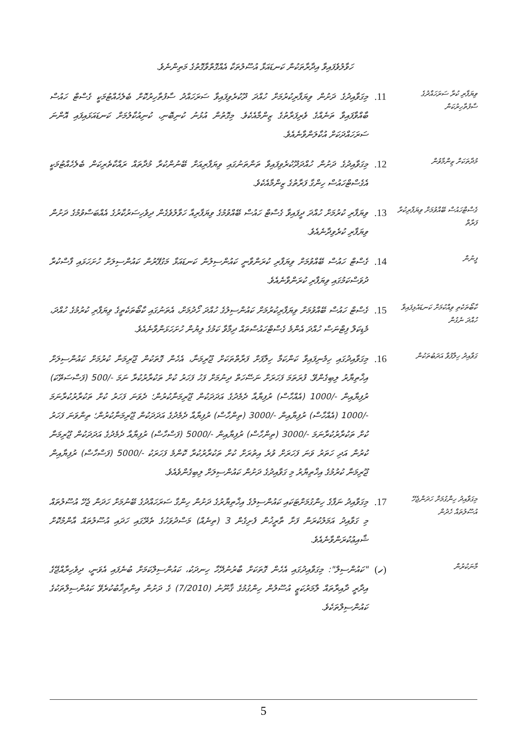ހަވާލުވެފައިވާ އިދާރާތަކުން ކަނޑައަޅާ އުސޫލުތަކާ އެއްގޮތްވާގޮތުގެ މަތިންނެވެ.
ވިޔަފާރި ކުރާ ސަރަހައްދުގެ ސާފުތާހިރުކަން
11.
މިގަވާއިދުގެ ދަށުން ވިޔަފާރިކުރުމަށް ހުއްދަ ދޫކުރެވިފައިވާ ސަރަހައްދު ސާފުތާހިރުކޮށް ބެލެހެއްޓުމަކީ ގެސްޓް ހައުސް ބާއްވާފައިވާ ތަނެއްގެ ވެރިފަރާތުގެ ޒިންމާއެކެވެ. މިގޮތުން އުޅުނު ކުނިބޮނި، ކުނިއުކާލުމަށް ކަނޑައަޅައިފައި އޮންނަ ސަރަހައްދަކަށް އުކާލަންވާނެއެވެ.
މުދާތަކަށް ޒިންމާވުން
12.
މިގަވާއިދުގެ ދަށުން ހުއްދަދޫކުރެވިފައިވާ ތަންތަނުގައި ވިޔަފާރިއަށް ބޭނުންކުރާ މުދާތައް ރައްކާތެރިކަން ބެލެހެއްޓުމަކީ އެގެސްޓްހައުސް ހިންގާ ފަރާތުގެ ޒިންމާއެކެވެ.
ގެސްޓްހައުސް ބޭއްވުމަށް ވިޔަފާރިކުރާ ފަރާތް
13.
ވިޔަފާރި ކުރުމަށް ހުއްދަ ދީފައިވާ ގެސްޓް ހައުސް ބޭއްވުމުގެ ވިޔަފާރިއާ ހަވާލުވެގެން ދިވެހިސަރުކާރުގެ އެއްބަސްވުމުގެ ދަށުން ވިޔަފާރި ކުރެވިދާނެއެވެ.
ފީނުން
14.
ގެސްޓް ހައުސް ބޭއްވުމަށް ވިޔަފާރި ކުރަންވާނީ ކައުންސިލުން ކަނޑައަޅާ މަގުފޭރުން ކައުންސިލަށް ހުށަހަޅައި ފާސްކުރާ ދުވަސްކަމުގައި ވިޔަފާރި ކުރަންވާނެއެވެ.
ކާބޯތަކެތި ވިއްކުމަށް ކަނޑައެޅިފައިވާ ހުއްދަ ނެގުން
15.
ގެސްޓް ހައުސް ބޭއްވުމަށް ވިޔަފާރިކުރުމަށް ކައުންސިލުގެ ހުއްދަ ހޯދުމަށް، އެތަނުގައި ކާބޯތަކެތީގެ ވިޔަފާރި ކުރުމުގެ ހުއްދަ، މެޑިކަލް ފިޓްނަސް ހުއްދަ އެންމެ ގެސްޓްހައުސްތައް ދިމާވާ ކަމުގެ ލިޔުން ހުށަހަޅަންވާނެއެވެ.
ގަވާއިދު ހިލާފުވާ އަދަބުތަކުން
16.
މިގަވާއިދުގައި ހިމެނިފައިވާ ކަންކަމާ ހިލާފަށް ފަރާތްތަކަށް ޖޫރިމަނާ، އެހެން ގޮތަކުން ޖޫރިމަނާ ކުރުމަށް ކައުންސިލަށް އިޚްތިޔާރު ލިބިގެންވޭ. ފުރަތަމަ ފަހަރަށް ނަސޭހަތް ދިނުމަށް ފަހު ފަހަރު ކުށް ތަކުރާރުކުރާ ނަމަ -/500 (ފަސްސަތޭކަ) ރުފިޔާއިން -/1000 (އެއްހާސް) ރުފިޔާއާ ދެމެދުގެ އަދަދަކުން ޖޫރިމަނާކުރުން؛ ދެވަނަ ފަހަރު ކުށް ތަކުރާރުކުރާނަމަ -/1000 (އެއްހާސް) ރުފިޔާއިން -/3000 (ތިންހާސް) ރުފިޔާއާ ދެމެދުގެ އަދަދަކުން ޖޫރިމަނާކުރުން؛ ތިންވަނަ ފަހަރު ކުށް ތަކުރާރުކުރާނަމަ -/3000 (ތިންހާސް) ރުފިޔާއިން -/5000 (ފަސްހާސް) ރުފިޔާއާ ދެމެދުގެ އަދަދަކުން ޖޫރިމަނާ ކުރުން އަދި ހަތަރު ވަނަ ފަހަރަށް ވުރެ އިތުރަށް ކުށް ތަކުރާރުކުރާ ކޮންމެ ފަހަރަކު -/5000 (ފަސްހާސް) ރުފިޔާއިން ޖޫރިމަނާ ކުރުމުގެ އިޚްތިޔާރު މި ގަވާއިދުގެ ދަށުން ކައުންސިލަށް ލިބިގެންވެއެވެ.
މިގަވާއިދު ހިންގުމަށް ހަދަންޖެހޭ އުސޫލުތައް ހެދުން
17.
މިގަވާއިދު ނަފާގެ ހިންގުމަށްޓަކައި ކައުންސިލުގެ އިޚްތިޔާރުގެ ދަށުން ހިންގާ ސަރަހައްދުގެ ބޭނުމަށް ހަދަން ޖެހޭ އުސޫލުތައް މި ގަވާއިދު އަމަލުކުރަން ފަށާ ތާރީޚުން ފެށިގެން 3 (ތިނެއް) މަސްދުވަހުގެ ތެރޭގައި ހަދައި އުސޫލުތައް އާންމުކޮށް ޝާއިޢުކުރަންވާނެއެވެ.
މާނަކުރުން
(ހ)
"ކައުންސިލް": މިގަވާއިދުގައި އެހެން ގޮތަކަށް ބާރުނުދޭހާ ހިނދަކު، ކައުންސިލްކަމަށް ބުނެފައި އެވަނީ، ދިވެހިރާއްޖޭގެ އިދާރީ ދާއިރާތައް ލާމަރުކަޒީ އުސޫލުން ހިންގުމުގެ ޤާނޫނު (7/2010) ގެ ދަށުން އިންތިޚާބުކުރެވޭ ކައުންސިލްތަކުގެ ކައުންސިލްތަކެވެ.
5